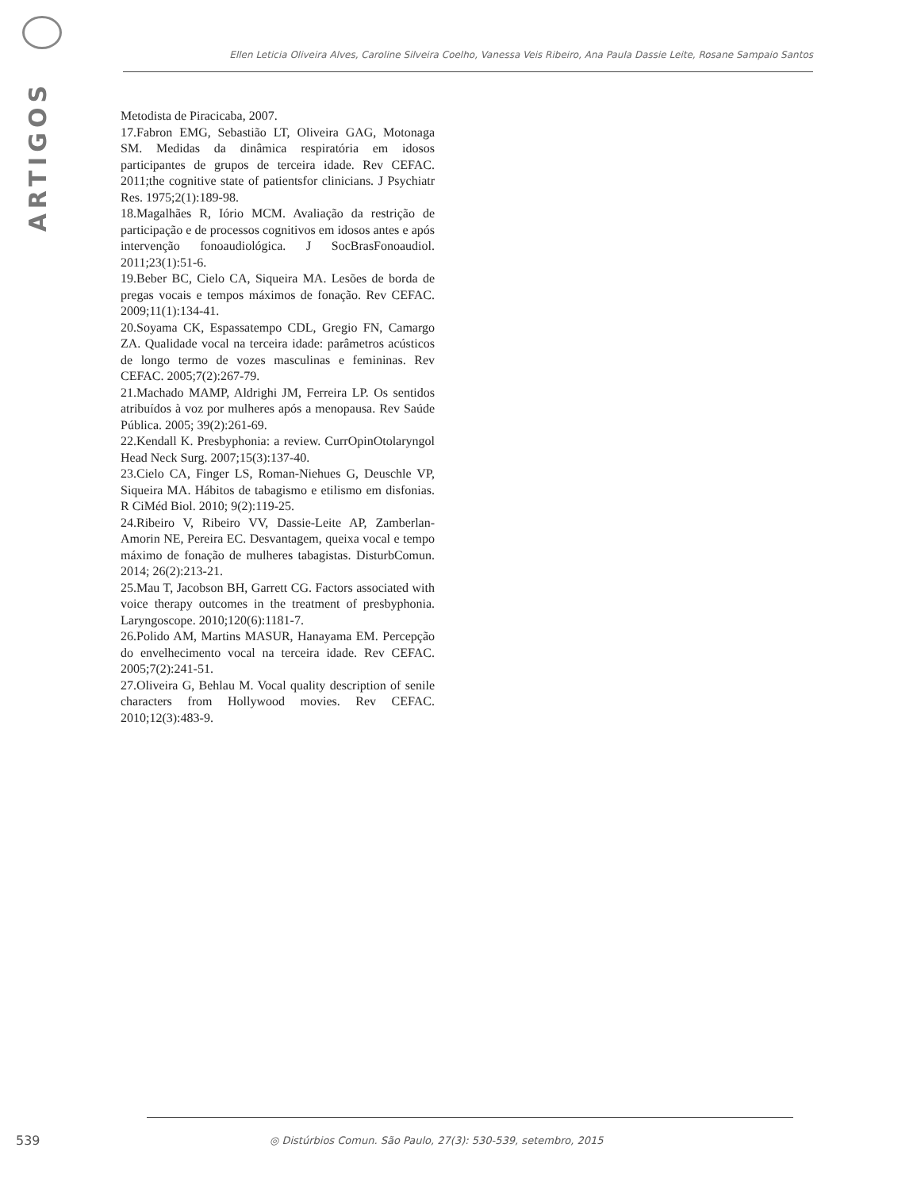ARTIGOS
Ellen Leticia Oliveira Alves, Caroline Silveira Coelho, Vanessa Veis Ribeiro, Ana Paula Dassie Leite, Rosane Sampaio Santos
Metodista de Piracicaba, 2007.
17.Fabron EMG, Sebastião LT, Oliveira GAG, Motonaga SM. Medidas da dinâmica respiratória em idosos participantes de grupos de terceira idade. Rev CEFAC. 2011;the cognitive state of patientsfor clinicians. J Psychiatr Res. 1975;2(1):189-98.
18.Magalhães R, Iório MCM. Avaliação da restrição de participação e de processos cognitivos em idosos antes e após intervenção fonoaudiológica. J SocBrasFonoaudiol. 2011;23(1):51-6.
19.Beber BC, Cielo CA, Siqueira MA. Lesões de borda de pregas vocais e tempos máximos de fonação. Rev CEFAC. 2009;11(1):134-41.
20.Soyama CK, Espassatempo CDL, Gregio FN, Camargo ZA. Qualidade vocal na terceira idade: parâmetros acústicos de longo termo de vozes masculinas e femininas. Rev CEFAC. 2005;7(2):267-79.
21.Machado MAMP, Aldrighi JM, Ferreira LP. Os sentidos atribuídos à voz por mulheres após a menopausa. Rev Saúde Pública. 2005; 39(2):261-69.
22.Kendall K. Presbyphonia: a review. CurrOpinOtolaryngol Head Neck Surg. 2007;15(3):137-40.
23.Cielo CA, Finger LS, Roman-Niehues G, Deuschle VP, Siqueira MA. Hábitos de tabagismo e etilismo em disfonias. R CiMéd Biol. 2010; 9(2):119-25.
24.Ribeiro V, Ribeiro VV, Dassie-Leite AP, Zamberlan-Amorin NE, Pereira EC. Desvantagem, queixa vocal e tempo máximo de fonação de mulheres tabagistas. DisturbComun. 2014; 26(2):213-21.
25.Mau T, Jacobson BH, Garrett CG. Factors associated with voice therapy outcomes in the treatment of presbyphonia. Laryngoscope. 2010;120(6):1181-7.
26.Polido AM, Martins MASUR, Hanayama EM. Percepção do envelhecimento vocal na terceira idade. Rev CEFAC. 2005;7(2):241-51.
27.Oliveira G, Behlau M. Vocal quality description of senile characters from Hollywood movies. Rev CEFAC. 2010;12(3):483-9.
539
◎ Distúrbios Comun. São Paulo, 27(3): 530-539, setembro, 2015